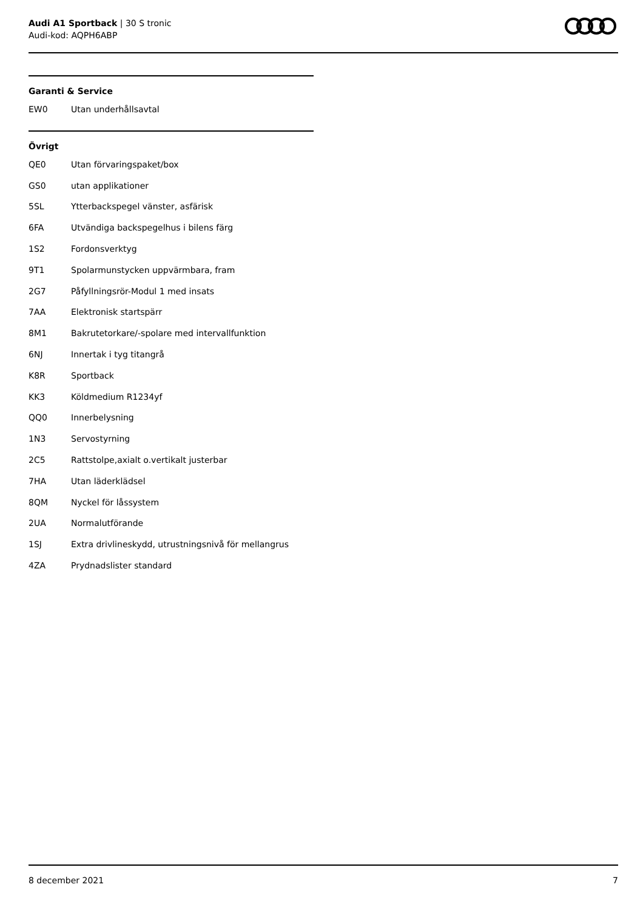Audi A1 Sportback | 30 S tronic
Audi-kod: AQPH6ABP
Garanti & Service
| EW0 | Utan underhållsavtal |
Övrigt
| QE0 | Utan förvaringspaket/box |
| GS0 | utan applikationer |
| 5SL | Ytterbackspegel vänster, asfärisk |
| 6FA | Utvändiga backspegelhus i bilens färg |
| 1S2 | Fordonsverktyg |
| 9T1 | Spolarmunstycken uppvärmbara, fram |
| 2G7 | Påfyllningsrör-Modul 1 med insats |
| 7AA | Elektronisk startspärr |
| 8M1 | Bakrutetorkare/-spolare med intervallfunktion |
| 6NJ | Innertak i tyg titangrå |
| K8R | Sportback |
| KK3 | Köldmedium R1234yf |
| QQ0 | Innerbelysning |
| 1N3 | Servostyrning |
| 2C5 | Rattstolpe,axialt o.vertikalt justerbar |
| 7HA | Utan läderklädsel |
| 8QM | Nyckel för låssystem |
| 2UA | Normalutförande |
| 1SJ | Extra drivlineskydd, utrustningsnivå för mellangrus |
| 4ZA | Prydnadslister standard |
8 december 2021 7